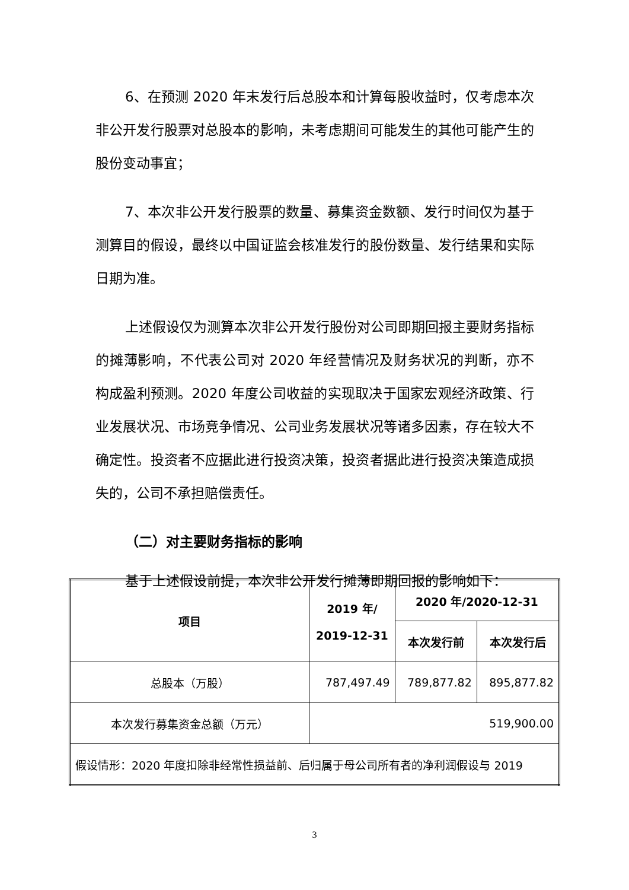6、在预测 2020 年末发行后总股本和计算每股收益时，仅考虑本次非公开发行股票对总股本的影响，未考虑期间可能发生的其他可能产生的股份变动事宜；
7、本次非公开发行股票的数量、募集资金数额、发行时间仅为基于测算目的假设，最终以中国证监会核准发行的股份数量、发行结果和实际日期为准。
上述假设仅为测算本次非公开发行股份对公司即期回报主要财务指标的摊薄影响，不代表公司对 2020 年经营情况及财务状况的判断，亦不构成盈利预测。2020 年度公司收益的实现取决于国家宏观经济政策、行业发展状况、市场竞争情况、公司业务发展状况等诸多因素，存在较大不确定性。投资者不应据此进行投资决策，投资者据此进行投资决策造成损失的，公司不承担赔偿责任。
（二）对主要财务指标的影响
基于上述假设前提，本次非公开发行摊薄即期回报的影响如下：
| 项目 | 2019 年/ 2019-12-31 | 2020 年/2020-12-31 | |
| --- | --- | --- | --- |
| | | 本次发行前 | 本次发行后 |
| 总股本（万股） | 787,497.49 | 789,877.82 | 895,877.82 |
| 本次发行募集资金总额（万元） | 519,900.00 | | |
| 假设情形：2020 年度扣除非经常性损益前、后归属于母公司所有者的净利润假设与 2019 | | | |
3